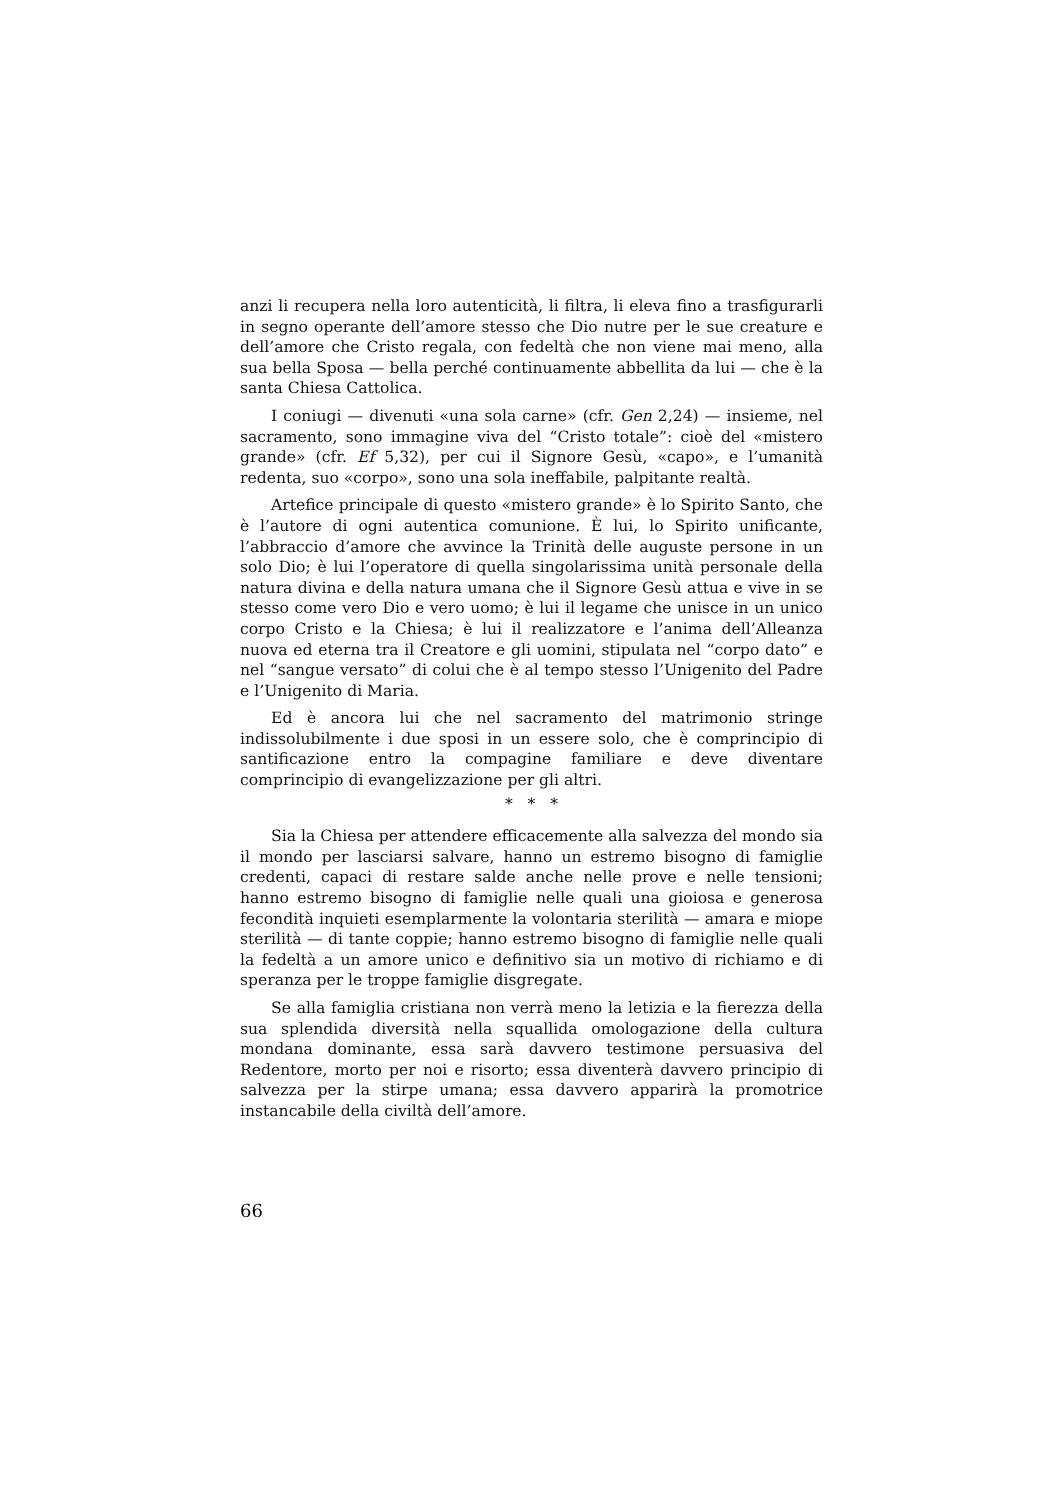anzi li recupera nella loro autenticità, li filtra, li eleva fino a trasfigurarli in segno operante dell’amore stesso che Dio nutre per le sue creature e dell’amore che Cristo regala, con fedeltà che non viene mai meno, alla sua bella Sposa — bella perché continuamente abbellita da lui — che è la santa Chiesa Cattolica.
I coniugi — divenuti «una sola carne» (cfr. Gen 2,24) — insieme, nel sacramento, sono immagine viva del “Cristo totale”: cioè del «mistero grande» (cfr. Ef 5,32), per cui il Signore Gesù, «capo», e l’umanità redenta, suo «corpo», sono una sola ineffabile, palpitante realtà.
Artefice principale di questo «mistero grande» è lo Spirito Santo, che è l’autore di ogni autentica comunione. È lui, lo Spirito unificante, l’abbraccio d’amore che avvince la Trinità delle auguste persone in un solo Dio; è lui l’operatore di quella singolarissima unità personale della natura divina e della natura umana che il Signore Gesù attua e vive in se stesso come vero Dio e vero uomo; è lui il legame che unisce in un unico corpo Cristo e la Chiesa; è lui il realizzatore e l’anima dell’Alleanza nuova ed eterna tra il Creatore e gli uomini, stipulata nel “corpo dato” e nel “sangue versato” di colui che è al tempo stesso l’Unigenito del Padre e l’Unigenito di Maria.
Ed è ancora lui che nel sacramento del matrimonio stringe indissolubilmente i due sposi in un essere solo, che è comprincipio di santificazione entro la compagine familiare e deve diventare comprincipio di evangelizzazione per gli altri.
* * *
Sia la Chiesa per attendere efficacemente alla salvezza del mondo sia il mondo per lasciarsi salvare, hanno un estremo bisogno di famiglie credenti, capaci di restare salde anche nelle prove e nelle tensioni; hanno estremo bisogno di famiglie nelle quali una gioiosa e generosa fecondità inquieti esemplarmente la volontaria sterilità — amara e miope sterilità — di tante coppie; hanno estremo bisogno di famiglie nelle quali la fedeltà a un amore unico e definitivo sia un motivo di richiamo e di speranza per le troppe famiglie disgregate.
Se alla famiglia cristiana non verrà meno la letizia e la fierezza della sua splendida diversità nella squallida omologazione della cultura mondana dominante, essa sarà davvero testimone persuasiva del Redentore, morto per noi e risorto; essa diventerà davvero principio di salvezza per la stirpe umana; essa davvero apparirà la promotrice instancabile della civiltà dell’amore.
66